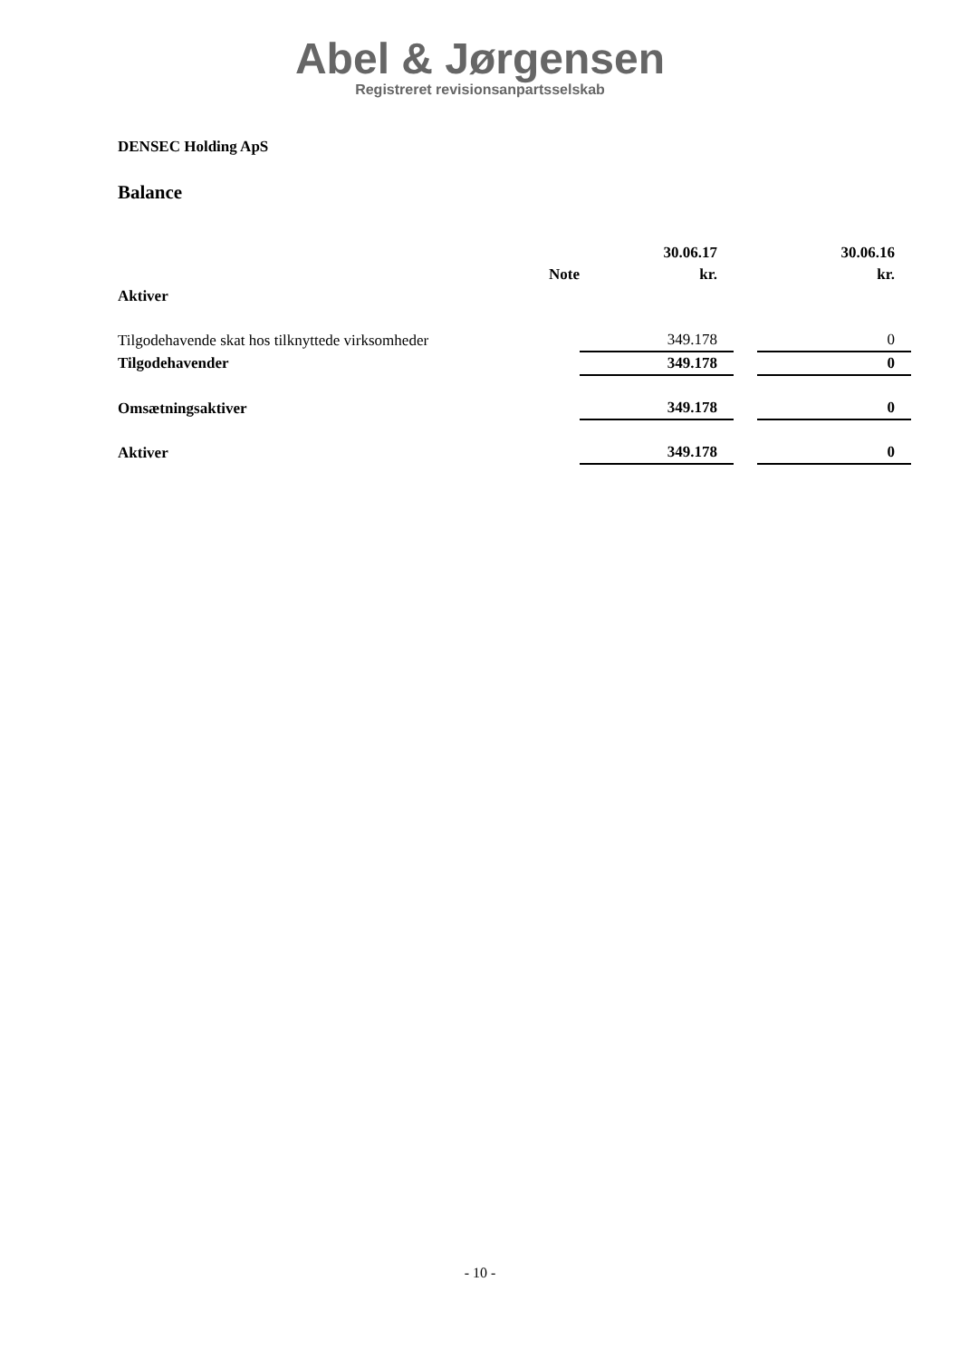Abel & Jørgensen
Registreret revisionsanpartsselskab
DENSEC Holding ApS
Balance
| | | 30.06.17 | | 30.06.16 |
| --- | --- | --- | --- | --- |
| | Note | kr. | | kr. |
| Aktiver | | | | |
| Tilgodehavende skat hos tilknyttede virksomheder | | 349.178 | | 0 |
| Tilgodehavender | | 349.178 | | 0 |
| Omsætningsaktiver | | 349.178 | | 0 |
| Aktiver | | 349.178 | | 0 |
- 10 -